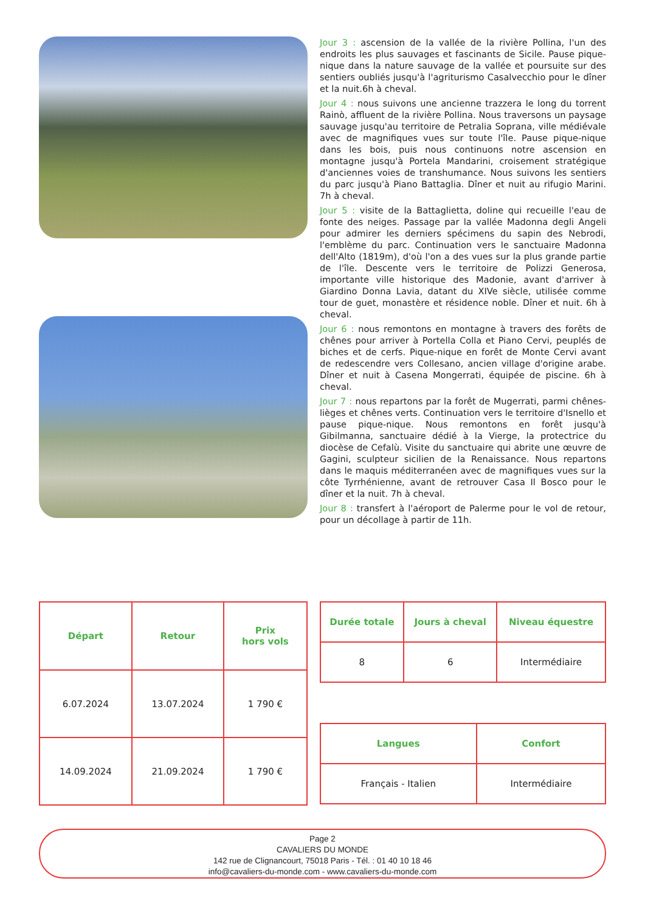Jour 3 : ascension de la vallée de la rivière Pollina, l'un des endroits les plus sauvages et fascinants de Sicile. Pause pique-nique dans la nature sauvage de la vallée et poursuite sur des sentiers oubliés jusqu'à l'agriturismo Casalvecchio pour le dîner et la nuit.6h à cheval.
Jour 4 : nous suivons une ancienne trazzera le long du torrent Rainò, affluent de la rivière Pollina. Nous traversons un paysage sauvage jusqu'au territoire de Petralia Soprana, ville médiévale avec de magnifiques vues sur toute l'île. Pause pique-nique dans les bois, puis nous continuons notre ascension en montagne jusqu'à Portela Mandarini, croisement stratégique d'anciennes voies de transhumance. Nous suivons les sentiers du parc jusqu'à Piano Battaglia. Dîner et nuit au rifugio Marini. 7h à cheval.
Jour 5 : visite de la Battaglietta, doline qui recueille l'eau de fonte des neiges. Passage par la vallée Madonna degli Angeli pour admirer les derniers spécimens du sapin des Nebrodi, l'emblème du parc. Continuation vers le sanctuaire Madonna dell'Alto (1819m), d'où l'on a des vues sur la plus grande partie de l'île. Descente vers le territoire de Polizzi Generosa, importante ville historique des Madonie, avant d'arriver à Giardino Donna Lavia, datant du XIVe siècle, utilisée comme tour de guet, monastère et résidence noble. Dîner et nuit. 6h à cheval.
Jour 6 : nous remontons en montagne à travers des forêts de chênes pour arriver à Portella Colla et Piano Cervi, peuplés de biches et de cerfs. Pique-nique en forêt de Monte Cervi avant de redescendre vers Collesano, ancien village d'origine arabe. Dîner et nuit à Casena Mongerrati, équipée de piscine. 6h à cheval.
Jour 7 : nous repartons par la forêt de Mugerrati, parmi chênes-lièges et chênes verts. Continuation vers le territoire d'Isnello et pause pique-nique. Nous remontons en forêt jusqu'à Gibilmanna, sanctuaire dédié à la Vierge, la protectrice du diocèse de Cefalù. Visite du sanctuaire qui abrite une œuvre de Gagini, sculpteur sicilien de la Renaissance. Nous repartons dans le maquis méditerranéen avec de magnifiques vues sur la côte Tyrrhénienne, avant de retrouver Casa Il Bosco pour le dîner et la nuit. 7h à cheval.
Jour 8 : transfert à l'aéroport de Palerme pour le vol de retour, pour un décollage à partir de 11h.
| Départ | Retour | Prix hors vols |
| --- | --- | --- |
| 6.07.2024 | 13.07.2024 | 1 790 € |
| 14.09.2024 | 21.09.2024 | 1 790 € |
| Durée totale | Jours à cheval | Niveau équestre |
| --- | --- | --- |
| 8 | 6 | Intermédiaire |
| Langues | Confort |
| --- | --- |
| Français - Italien | Intermédiaire |
Page 2
CAVALIERS DU MONDE
142 rue de Clignancourt, 75018 Paris - Tél. : 01 40 10 18 46
info@cavaliers-du-monde.com - www.cavaliers-du-monde.com